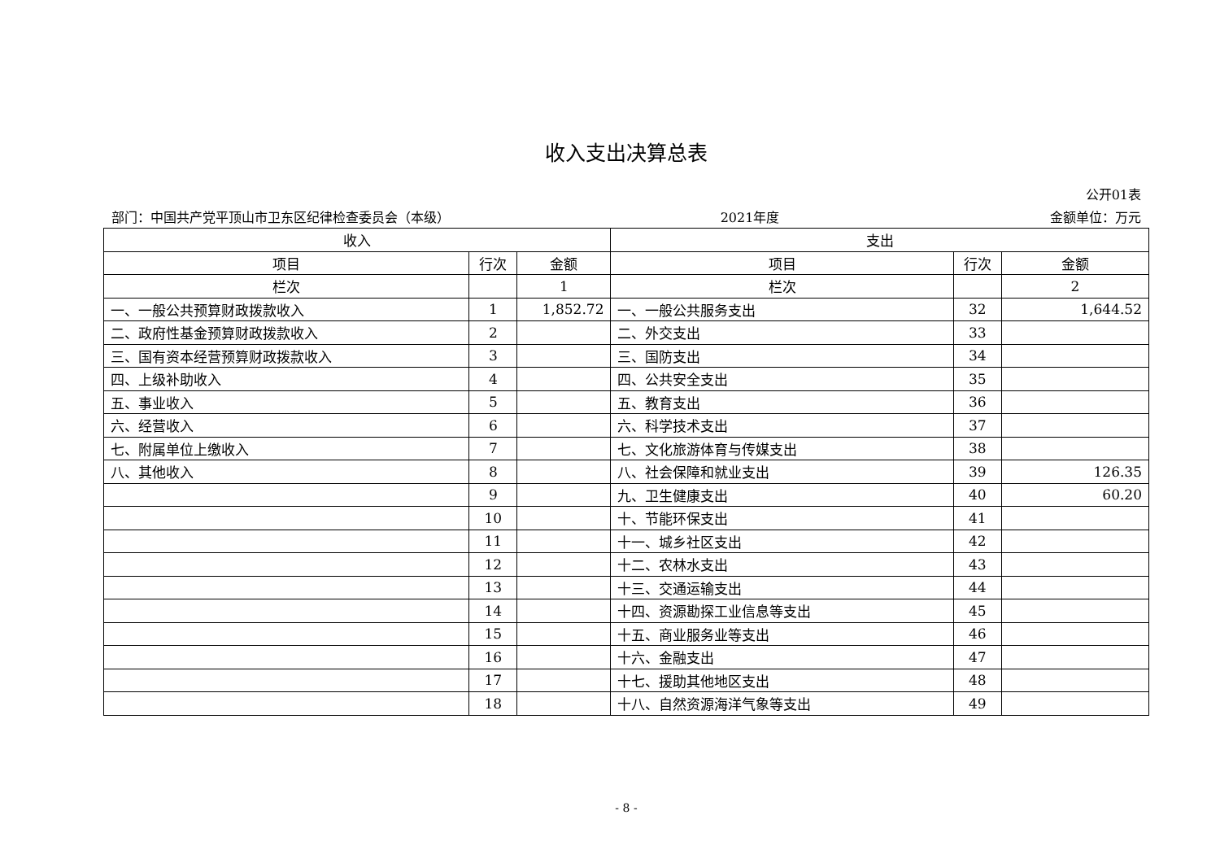收入支出决算总表
公开01表
部门：中国共产党平顶山市卫东区纪律检查委员会（本级） 2021年度 金额单位：万元
| 收入 | | | 支出 | | |
| --- | --- | --- | --- | --- | --- |
| 项目 | 行次 | 金额 | 项目 | 行次 | 金额 |
| 栏次 | | 1 | 栏次 | | 2 |
| 一、一般公共预算财政拨款收入 | 1 | 1,852.72 | 一、一般公共服务支出 | 32 | 1,644.52 |
| 二、政府性基金预算财政拨款收入 | 2 | | 二、外交支出 | 33 | |
| 三、国有资本经营预算财政拨款收入 | 3 | | 三、国防支出 | 34 | |
| 四、上级补助收入 | 4 | | 四、公共安全支出 | 35 | |
| 五、事业收入 | 5 | | 五、教育支出 | 36 | |
| 六、经营收入 | 6 | | 六、科学技术支出 | 37 | |
| 七、附属单位上缴收入 | 7 | | 七、文化旅游体育与传媒支出 | 38 | |
| 八、其他收入 | 8 | | 八、社会保障和就业支出 | 39 | 126.35 |
| | 9 | | 九、卫生健康支出 | 40 | 60.20 |
| | 10 | | 十、节能环保支出 | 41 | |
| | 11 | | 十一、城乡社区支出 | 42 | |
| | 12 | | 十二、农林水支出 | 43 | |
| | 13 | | 十三、交通运输支出 | 44 | |
| | 14 | | 十四、资源勘探工业信息等支出 | 45 | |
| | 15 | | 十五、商业服务业等支出 | 46 | |
| | 16 | | 十六、金融支出 | 47 | |
| | 17 | | 十七、援助其他地区支出 | 48 | |
| | 18 | | 十八、自然资源海洋气象等支出 | 49 | |
- 8 -